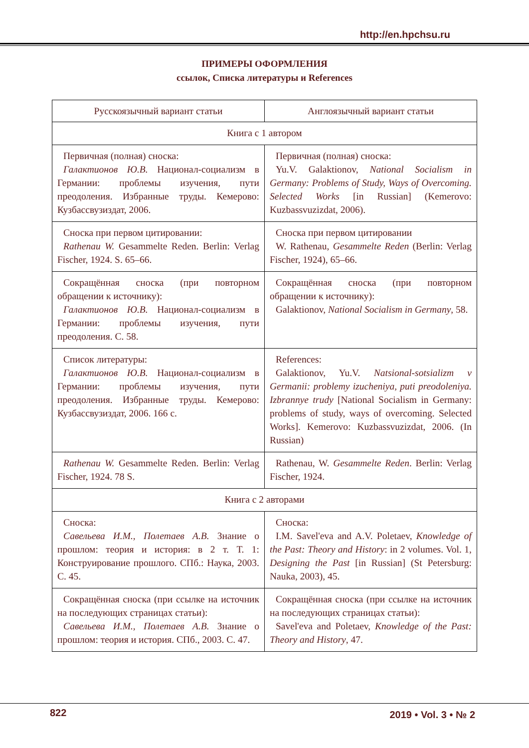http://en.hpchsu.ru
ПРИМЕРЫ ОФОРМЛЕНИЯ
ссылок, Списка литературы и References
| Русскоязычный вариант статьи | Англоязычный вариант статьи |
| --- | --- |
| Книга с 1 автором | |
| Первичная (полная) сноска: Галактионов Ю.В. Национал-социализм в Германии: проблемы изучения, пути преодоления. Избранные труды. Кемерово: Кузбассвузиздат, 2006. | Первичная (полная) сноска: Yu.V. Galaktionov, National Socialism in Germany: Problems of Study, Ways of Overcoming. Selected Works [in Russian] (Kemerovo: Kuzbassvuzizdat, 2006). |
| Сноска при первом цитировании: Rathenau W. Gesammelte Reden. Berlin: Verlag Fischer, 1924. S. 65–66. | Сноска при первом цитировании W. Rathenau, Gesammelte Reden (Berlin: Verlag Fischer, 1924), 65–66. |
| Сокращённая сноска (при повторном обращении к источнику): Галактионов Ю.В. Национал-социализм в Германии: проблемы изучения, пути преодоления. С. 58. | Сокращённая сноска (при повторном обращении к источнику): Galaktionov, National Socialism in Germany , 58. |
| Список литературы: Галактионов Ю.В. Национал-социализм в Германии: проблемы изучения, пути преодоления. Избранные труды. Кемерово: Кузбассвузиздат, 2006. 166 с. | References: Galaktionov, Yu.V. Natsional-sotsializm v Germanii: problemy izucheniya, puti preodoleniya. Izbrannye trudy [National Socialism in Germany: problems of study, ways of overcoming. Selected Works]. Kemerovo: Kuzbassvuzizdat, 2006. (In Russian) |
| Rathenau W. Gesammelte Reden. Berlin: Verlag Fischer, 1924. 78 S. | Rathenau, W. Gesammelte Reden . Berlin: Verlag Fischer, 1924. |
| Книга с 2 авторами | |
| Сноска: Савельева И.М., Полетаев А.В. Знание о прошлом: теория и история: в 2 т. Т. 1: Конструирование прошлого. СПб.: Наука, 2003. С. 45. | Сноска: I.M. Savel'eva and A.V. Poletaev, Knowledge of the Past: Theory and History : in 2 volumes. Vol. 1, Designing the Past [in Russian] (St Petersburg: Nauka, 2003), 45. |
| Сокращённая сноска (при ссылке на источник на последующих страницах статьи): Савельева И.М., Полетаев А.В. Знание о прошлом: теория и история. СПб., 2003. С. 47. | Сокращённая сноска (при ссылке на источник на последующих страницах статьи): Savel'eva and Poletaev, Knowledge of the Past: Theory and History , 47. |
822 2019 • Vol. 3 • № 2